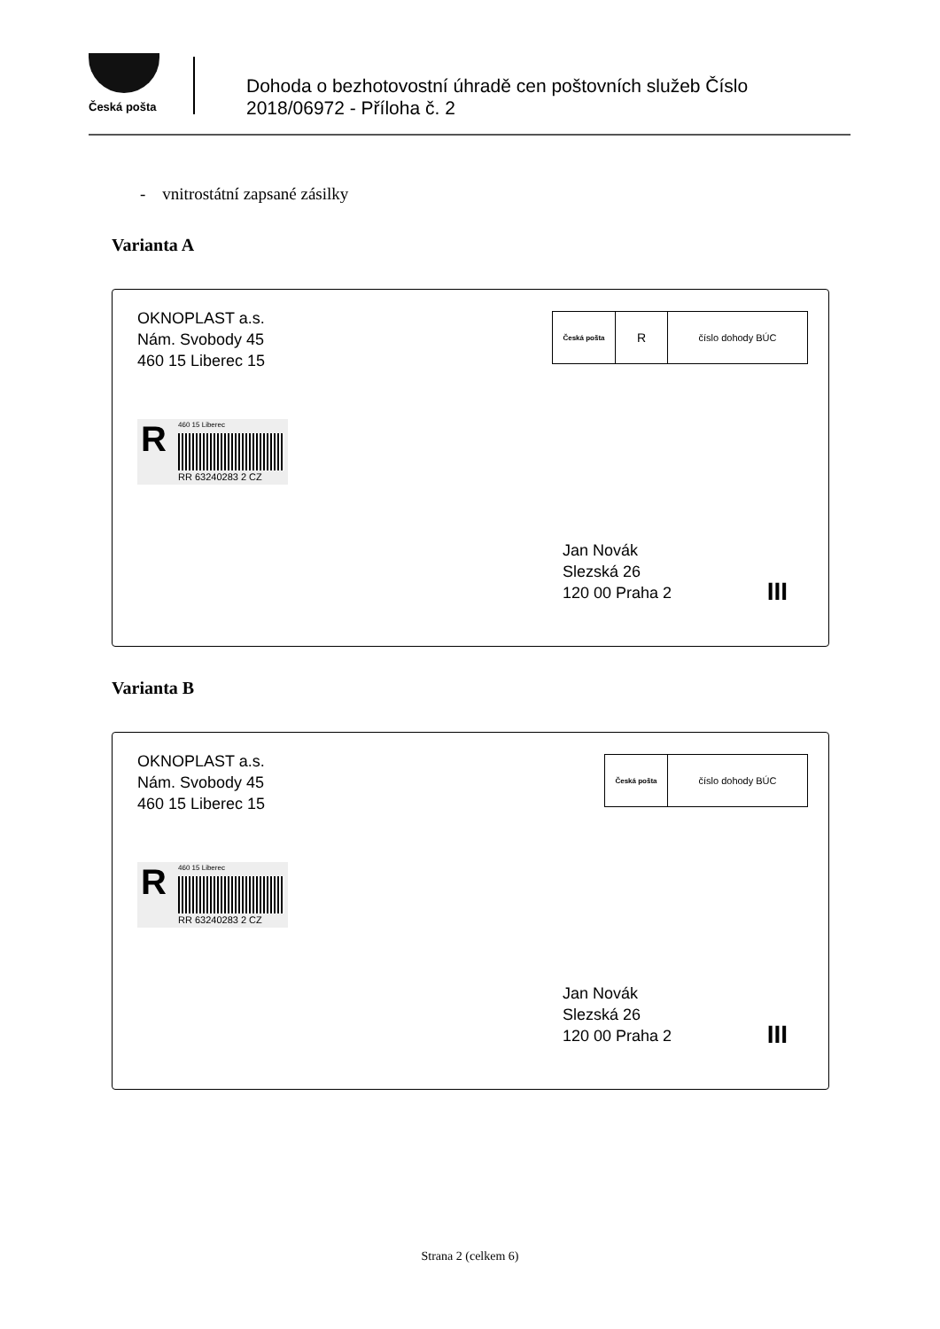Česká pošta
Dohoda o bezhotovostní úhradě cen poštovních služeb Číslo
2018/06972 - Příloha č. 2
- vnitrostátní zapsané zásilky
Varianta A
OKNOPLAST a.s.
Nám. Svobody 45
460 15 Liberec 15
Česká pošta
R
číslo dohody BÚC
R 460 15 Liberec
RR 63240283 2 CZ
Jan Novák
Slezská 26
120 00 Praha 2
III
Varianta B
OKNOPLAST a.s.
Nám. Svobody 45
460 15 Liberec 15
Česká pošta
číslo dohody BÚC
R 460 15 Liberec
RR 63240283 2 CZ
Jan Novák
Slezská 26
120 00 Praha 2
III
Strana 2 (celkem 6)